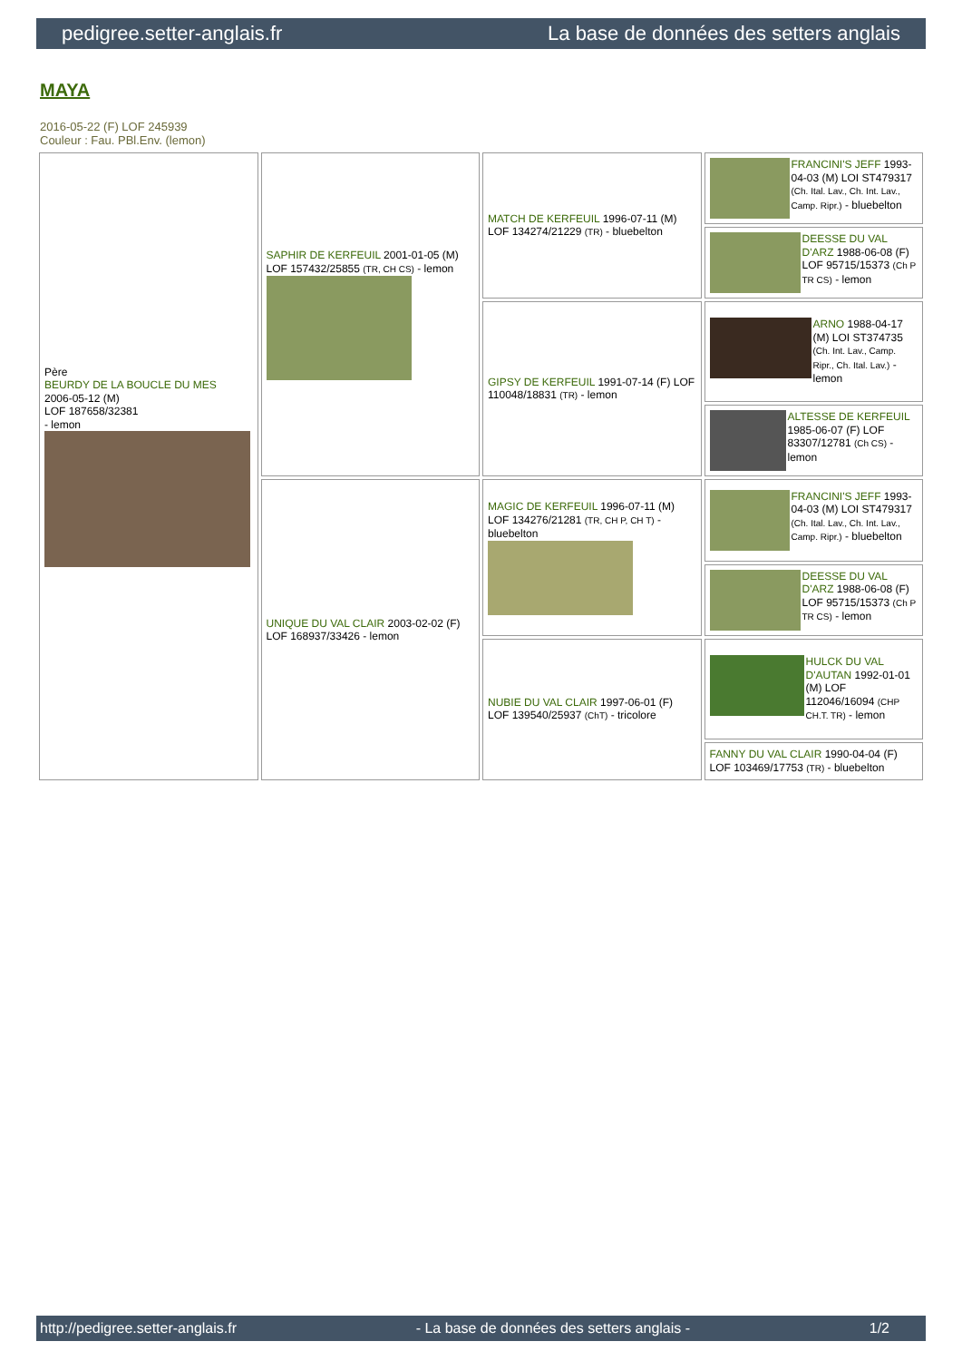pedigree.setter-anglais.fr La base de données des setters anglais
MAYA
2016-05-22 (F) LOF 245939
Couleur : Fau. PBl.Env. (lemon)
| Père BEURDY DE LA BOUCLE DU MES 2006-05-12 (M) LOF 187658/32381 - lemon | SAPHIR DE KERFEUIL 2001-01-05 (M) LOF 157432/25855 (TR, CH CS) - lemon | MATCH DE KERFEUIL 1996-07-11 (M) LOF 134274/21229 (TR) - bluebelton | FRANCINI'S JEFF 1993-04-03 (M) LOI ST479317 (Ch. Ital. Lav., Ch. Int. Lav., Camp. Ripr.) - bluebelton |
| | | | DEESSE DU VAL D'ARZ 1988-06-08 (F) LOF 95715/15373 (Ch P TR CS) - lemon |
| | | GIPSY DE KERFEUIL 1991-07-14 (F) LOF 110048/18831 (TR) - lemon | ARNO 1988-04-17 (M) LOI ST374735 (Ch. Int. Lav., Camp. Ripr., Ch. Ital. Lav.) - lemon |
| | | | ALTESSE DE KERFEUIL 1985-06-07 (F) LOF 83307/12781 (Ch CS) - lemon |
| | UNIQUE DU VAL CLAIR 2003-02-02 (F) LOF 168937/33426 - lemon | MAGIC DE KERFEUIL 1996-07-11 (M) LOF 134276/21281 (TR, CH P, CH T) - bluebelton | FRANCINI'S JEFF 1993-04-03 (M) LOI ST479317 (Ch. Ital. Lav., Ch. Int. Lav., Camp. Ripr.) - bluebelton |
| | | | DEESSE DU VAL D'ARZ 1988-06-08 (F) LOF 95715/15373 (Ch P TR CS) - lemon |
| | | NUBIE DU VAL CLAIR 1997-06-01 (F) LOF 139540/25937 (ChT) - tricolore | HULCK DU VAL D'AUTAN 1992-01-01 (M) LOF 112046/16094 (CHP CH.T. TR) - lemon |
| | | | FANNY DU VAL CLAIR 1990-04-04 (F) LOF 103469/17753 (TR) - bluebelton |
http://pedigree.setter-anglais.fr - La base de données des setters anglais - 1/2